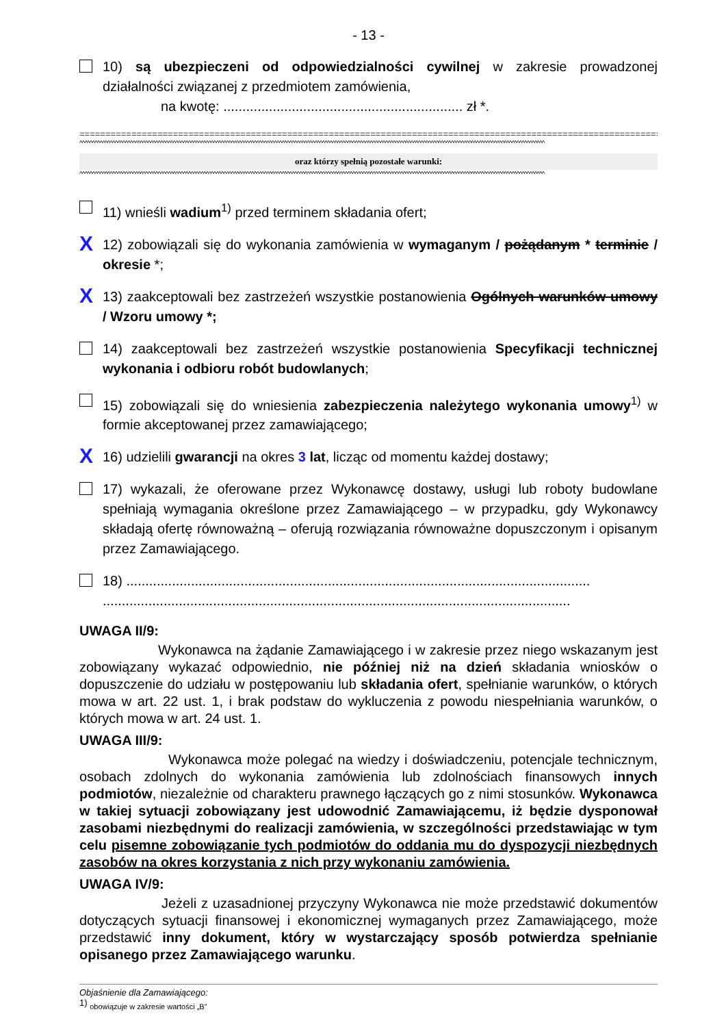- 13 -
10) są ubezpieczeni od odpowiedzialności cywilnej w zakresie prowadzonej działalności związanej z przedmiotem zamówienia,
na kwotę: ............................................................... zł *.
====================================================================================================================
^^^^^^^^^^^^^^^^^^^^^^^^^^^^^^^^^^^^^^^^^^^^^^^^^^^^^^^^^^^^^^^^^^^^^^^^^^^^^^^^^^^^^^^^^^^^^^^^^^^^^^^^^^^^^^^^^^^^^^^^^^^^^^^^^^^^^^^^^^^^^^^^^^^^^^^^^^^^^^^^^^^^^^^^^^^^^^^^^^^^^^^^
oraz którzy spełnią pozostałe warunki:
^^^^^^^^^^^^^^^^^^^^^^^^^^^^^^^^^^^^^^^^^^^^^^^^^^^^^^^^^^^^^^^^^^^^^^^^^^^^^^^^^^^^^^^^^^^^^^^^^^^^^^^^^^^^^^^^^^^^^^^^^^^^^^^^^^^^^^^^^^^^^^^^^^^^^^^^^^^^^^^^^^^^^^^^^^^^^^^^^^^^^^^^
11) wnieśli wadium<sup>1)</sup> przed terminem składania ofert;
X
12) zobowiązali się do wykonania zamówienia w wymaganym / pożądanym * terminie / okresie *;
X
13) zaakceptowali bez zastrzeżeń wszystkie postanowienia Ogólnych warunków umowy / Wzoru umowy *;
14) zaakceptowali bez zastrzeżeń wszystkie postanowienia Specyfikacji technicznej wykonania i odbioru robót budowlanych;
15) zobowiązali się do wniesienia zabezpieczenia należytego wykonania umowy<sup>1)</sup> w formie akceptowanej przez zamawiającego;
X
16) udzielili gwarancji na okres 3 lat, licząc od momentu każdej dostawy;
17) wykazali, że oferowane przez Wykonawcę dostawy, usługi lub roboty budowlane spełniają wymagania określone przez Zamawiającego – w przypadku, gdy Wykonawcy składają ofertę równoważną – oferują rozwiązania równoważne dopuszczonym i opisanym przez Zamawiającego.
18) ..........................................................................................................................
...........................................................................................................................
UWAGA II/9:
Wykonawca na żądanie Zamawiającego i w zakresie przez niego wskazanym jest zobowiązany wykazać odpowiednio, nie później niż na dzień składania wniosków o dopuszczenie do udziału w postępowaniu lub składania ofert, spełnianie warunków, o których mowa w art. 22 ust. 1, i brak podstaw do wykluczenia z powodu niespełniania warunków, o których mowa w art. 24 ust. 1.
UWAGA III/9:
Wykonawca może polegać na wiedzy i doświadczeniu, potencjale technicznym, osobach zdolnych do wykonania zamówienia lub zdolnościach finansowych innych podmiotów, niezależnie od charakteru prawnego łączących go z nimi stosunków. Wykonawca w takiej sytuacji zobowiązany jest udowodnić Zamawiającemu, iż będzie dysponował zasobami niezbędnymi do realizacji zamówienia, w szczególności przedstawiając w tym celu pisemne zobowiązanie tych podmiotów do oddania mu do dyspozycji niezbędnych zasobów na okres korzystania z nich przy wykonaniu zamówienia.
UWAGA IV/9:
Jeżeli z uzasadnionej przyczyny Wykonawca nie może przedstawić dokumentów dotyczących sytuacji finansowej i ekonomicznej wymaganych przez Zamawiającego, może przedstawić inny dokument, który w wystarczający sposób potwierdza spełnianie opisanego przez Zamawiającego warunku.
Objaśnienie dla Zamawiającego:
<sup>1)</sup> obowiązuje w zakresie wartości „B”